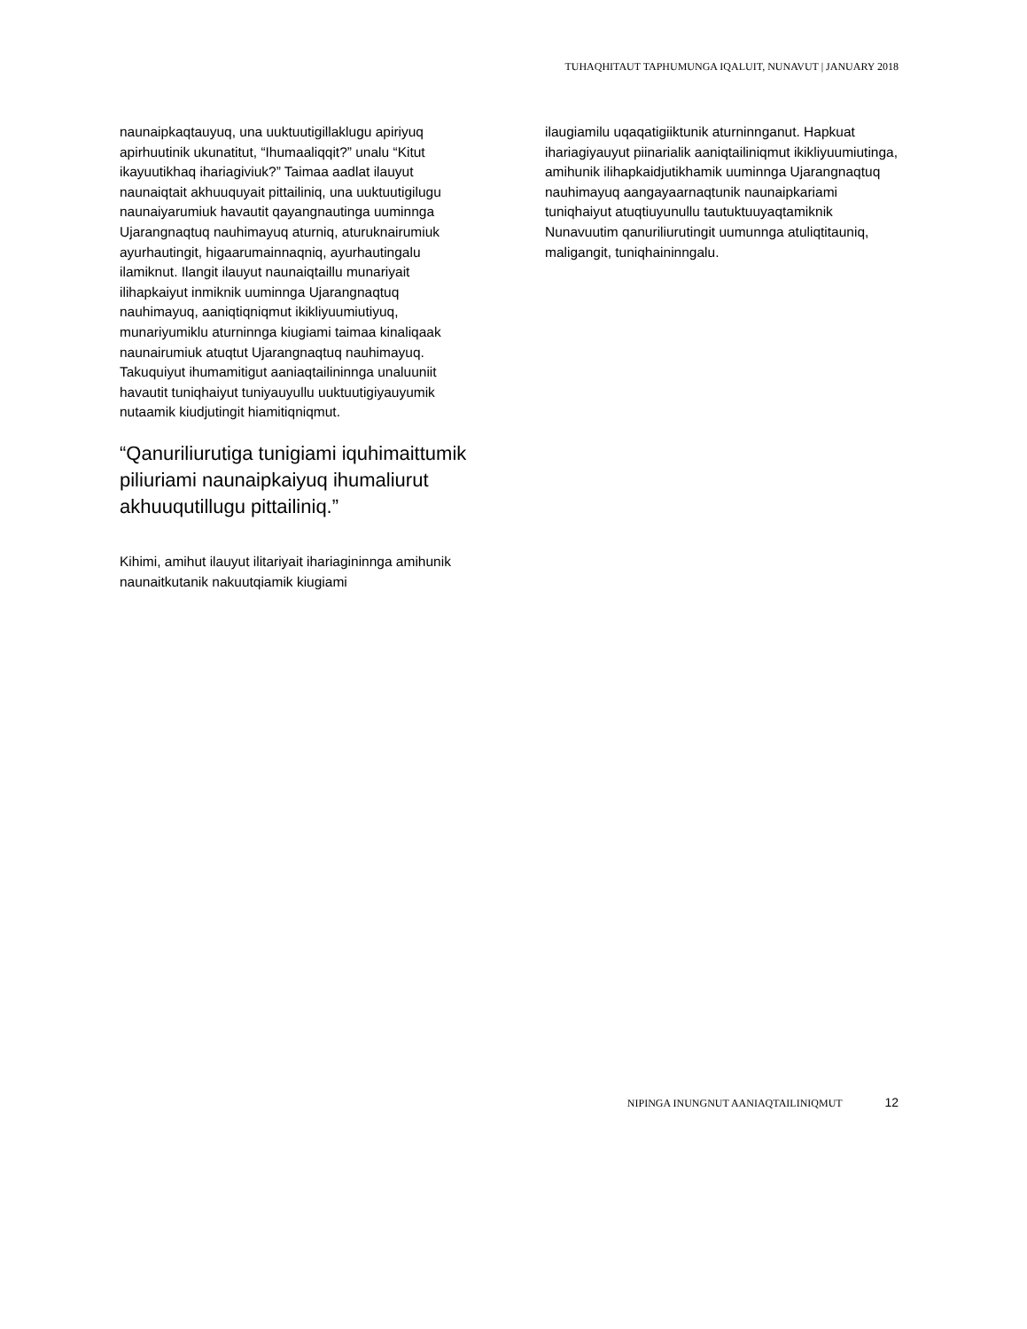TUHAQHITAUT TAPHUMUNGA IQALUIT, NUNAVUT | JANUARY 2018
naunaipkaqtauyuq, una uuktuutigillaklugu apiriyuq apirhuutinik ukunatitut, “Ihumaaliqqit?” unalu “Kitut ikayuutikhaq ihariagiviuk?” Taimaa aadlat ilauyut naunaiqtait akhuuquyait pittailiniq, una uuktuutigilugu naunaiyarumiuk havautit qayangnautinga uuminnga Ujarangnaqtuq nauhimayuq aturniq, aturuknairumiuk ayurhautingit, higaarumainnaqniq, ayurhautingalu ilamiknut. Ilangit ilauyut naunaiqtaillu munariyait ilihapkaiyut inmiknik uuminnga Ujarangnaqtuq nauhimayuq, aaniqtiqniqmut ikikliyuumiutiyuq, munariyumiklu aturninnga kiugiami taimaa kinaliqaak naunairumiuk atuqtut Ujarangnaqtuq nauhimayuq. Takuquiyut ihumamitigut aaniaqtailininnga unaluuniit havautit tuniqhaiyut tuniyauyullu uuktuutigiyauyumik nutaamik kiudjutingit hiamitiqniqmut.
“Qanuriliurutiga tunigiami iquhimaittumik piliuriami naunaipkaiyuq ihumaliurut akhuuqutillugu pittailiniq.”
Kihimi, amihut ilauyut ilitariyait ihariagininnga amihunik naunaitkutanik nakuutqiamik kiugiami
ilaugiamilu uqaqatigiiktunik aturninnganut. Hapkuat ihariagiyauyut piinarialik aaniqtailiniqmut ikikliyuumiutinga, amihunik ilihapkaidjutikhamik uuminnga Ujarangnaqtuq nauhimayuq aangayaarnaqtunik naunaipkariami tuniqhaiyut atuqtiuyunullu tautuktuuyaqtamiknik Nunavuutim qanuriliurutingit uumunnga atuliqtitauniq, maligangit, tuniqhaininngalu.
NIPINGA INUNGNUT AANIAQTAILINIQMUT 12